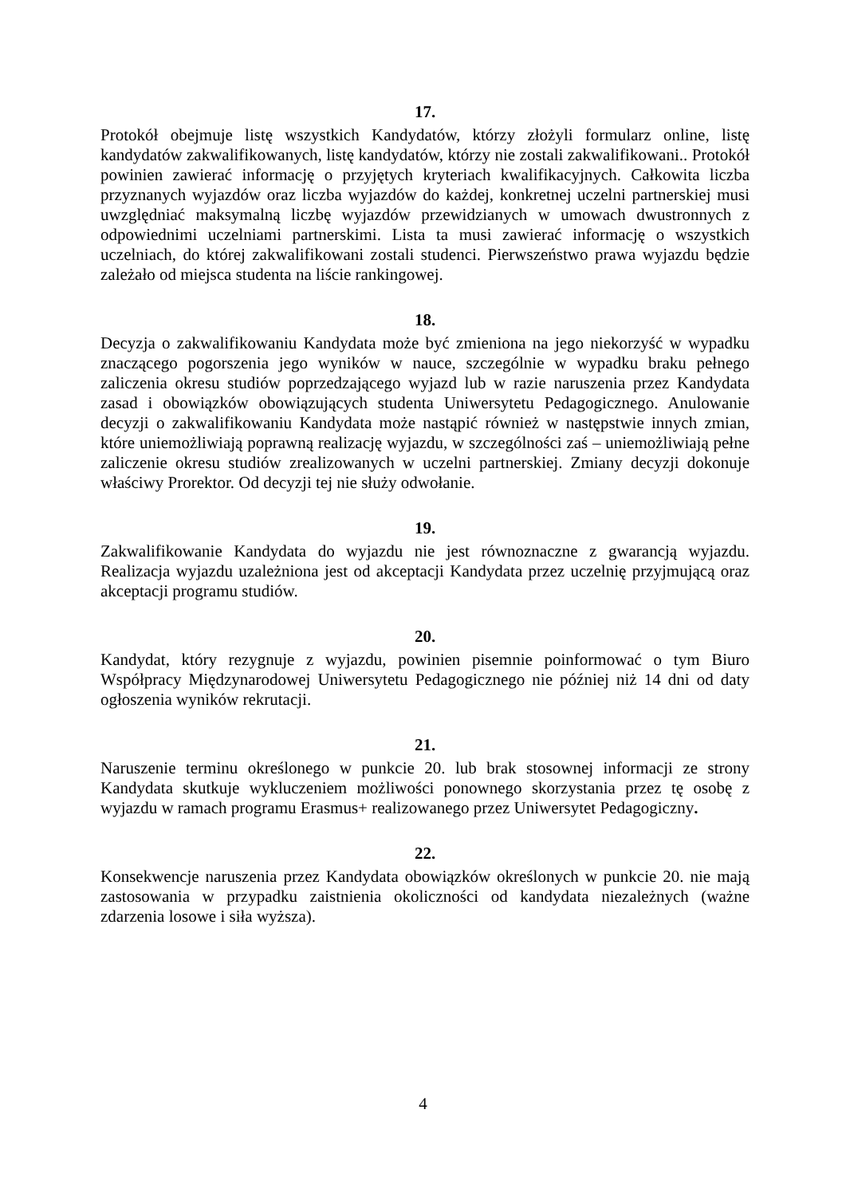17.
Protokół obejmuje listę wszystkich Kandydatów, którzy złożyli formularz online, listę kandydatów zakwalifikowanych, listę kandydatów, którzy nie zostali zakwalifikowani.. Protokół powinien zawierać informację o przyjętych kryteriach kwalifikacyjnych. Całkowita liczba przyznanych wyjazdów oraz liczba wyjazdów do każdej, konkretnej uczelni partnerskiej musi uwzględniać maksymalną liczbę wyjazdów przewidzianych w umowach dwustronnych z odpowiednimi uczelniami partnerskimi. Lista ta musi zawierać informację o wszystkich uczelniach, do której zakwalifikowani zostali studenci. Pierwszeństwo prawa wyjazdu będzie zależało od miejsca studenta na liście rankingowej.
18.
Decyzja o zakwalifikowaniu Kandydata może być zmieniona na jego niekorzyść w wypadku znaczącego pogorszenia jego wyników w nauce, szczególnie w wypadku braku pełnego zaliczenia okresu studiów poprzedzającego wyjazd lub w razie naruszenia przez Kandydata zasad i obowiązków obowiązujących studenta Uniwersytetu Pedagogicznego. Anulowanie decyzji o zakwalifikowaniu Kandydata może nastąpić również w następstwie innych zmian, które uniemożliwiają poprawną realizację wyjazdu, w szczególności zaś – uniemożliwiają pełne zaliczenie okresu studiów zrealizowanych w uczelni partnerskiej. Zmiany decyzji dokonuje właściwy Prorektor. Od decyzji tej nie służy odwołanie.
19.
Zakwalifikowanie Kandydata do wyjazdu nie jest równoznaczne z gwarancją wyjazdu. Realizacja wyjazdu uzależniona jest od akceptacji Kandydata przez uczelnię przyjmującą oraz akceptacji programu studiów.
20.
Kandydat, który rezygnuje z wyjazdu, powinien pisemnie poinformować o tym Biuro Współpracy Międzynarodowej Uniwersytetu Pedagogicznego nie później niż 14 dni od daty ogłoszenia wyników rekrutacji.
21.
Naruszenie terminu określonego w punkcie 20. lub brak stosownej informacji ze strony Kandydata skutkuje wykluczeniem możliwości ponownego skorzystania przez tę osobę z wyjazdu w ramach programu Erasmus+ realizowanego przez Uniwersytet Pedagogiczny.
22.
Konsekwencje naruszenia przez Kandydata obowiązków określonych w punkcie 20. nie mają zastosowania w przypadku zaistnienia okoliczności od kandydata niezależnych (ważne zdarzenia losowe i siła wyższa).
4